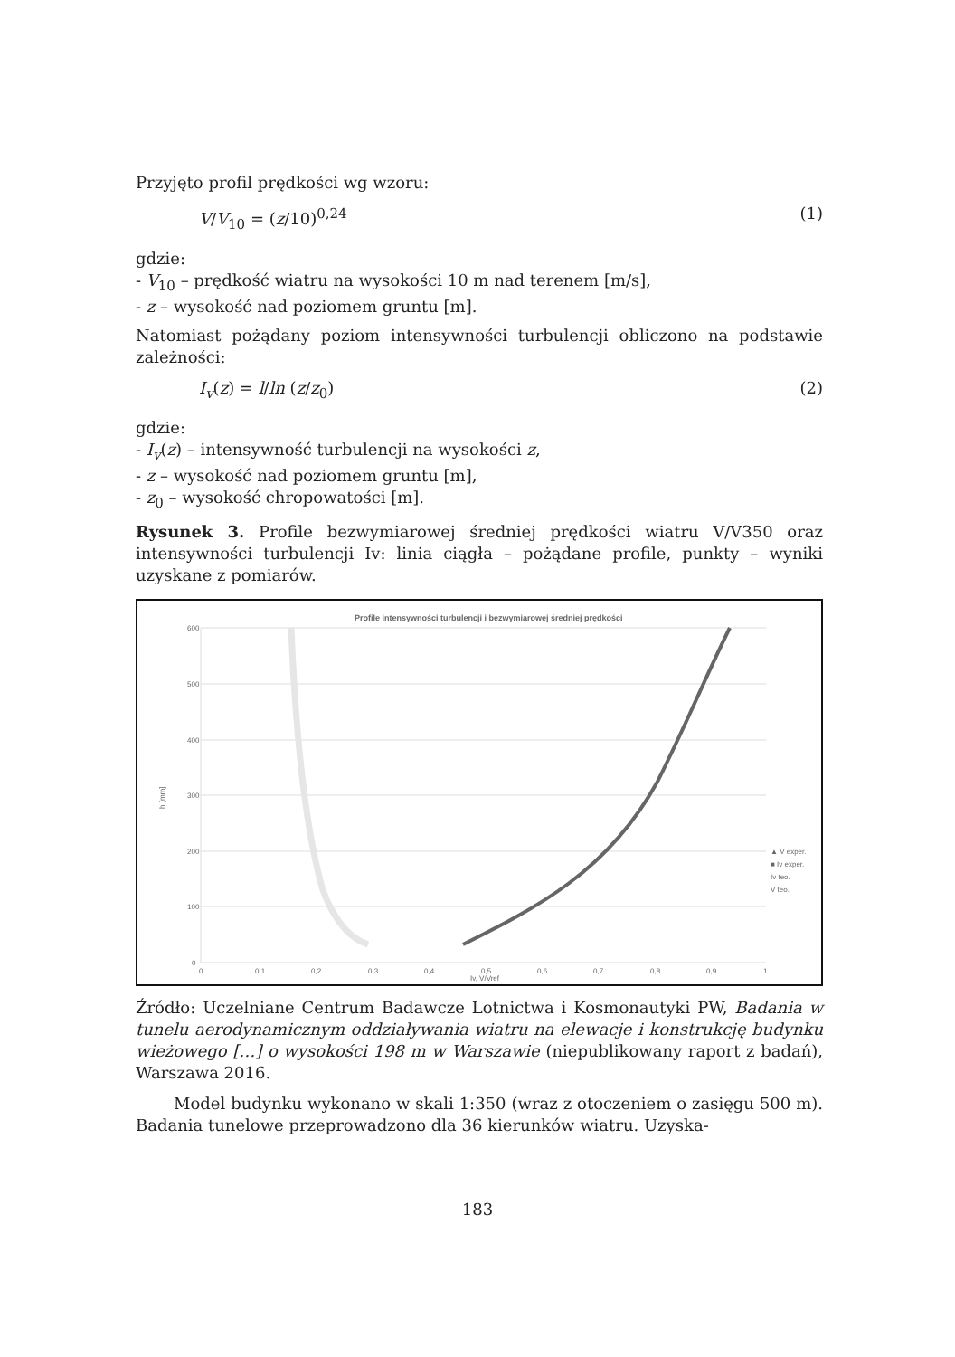Przyjęto profil prędkości wg wzoru:
V/V<sub>10</sub> = (z/10)<sup>0,24</sup> (1)
gdzie:
- V<sub>10</sub> – prędkość wiatru na wysokości 10 m nad terenem [m/s],
- z – wysokość nad poziomem gruntu [m].
Natomiast pożądany poziom intensywności turbulencji obliczono na podstawie zależności:
I<sub>v</sub>(z) = l/ln (z/z<sub>0</sub>) (2)
gdzie:
- I<sub>v</sub>(z) – intensywność turbulencji na wysokości z,
- z – wysokość nad poziomem gruntu [m],
- z<sub>0</sub> – wysokość chropowatości [m].
Rysunek 3. Profile bezwymiarowej średniej prędkości wiatru V/V350 oraz intensywności turbulencji Iv: linia ciągła – pożądane profile, punkty – wyniki uzyskane z pomiarów.
Profile intensywności turbulencji i bezwymiarowej średniej prędkości
600
500
400
300
200
100
0
0
0,1
0,2
0,3
0,4
0,5
0,6
0,7
0,8
0,9
1
Iv, V/Vref
h [mm]
▲ V exper.
■ Iv exper.
Iv teo.
V teo.
Źródło: Uczelniane Centrum Badawcze Lotnictwa i Kosmonautyki PW, Badania w tunelu aerodynamicznym oddziaływania wiatru na elewacje i konstrukcję budynku wieżowego […] o wysokości 198 m w Warszawie (niepublikowany raport z badań), Warszawa 2016.
Model budynku wykonano w skali 1:350 (wraz z otoczeniem o zasięgu 500 m). Badania tunelowe przeprowadzono dla 36 kierunków wiatru. Uzyska-
183